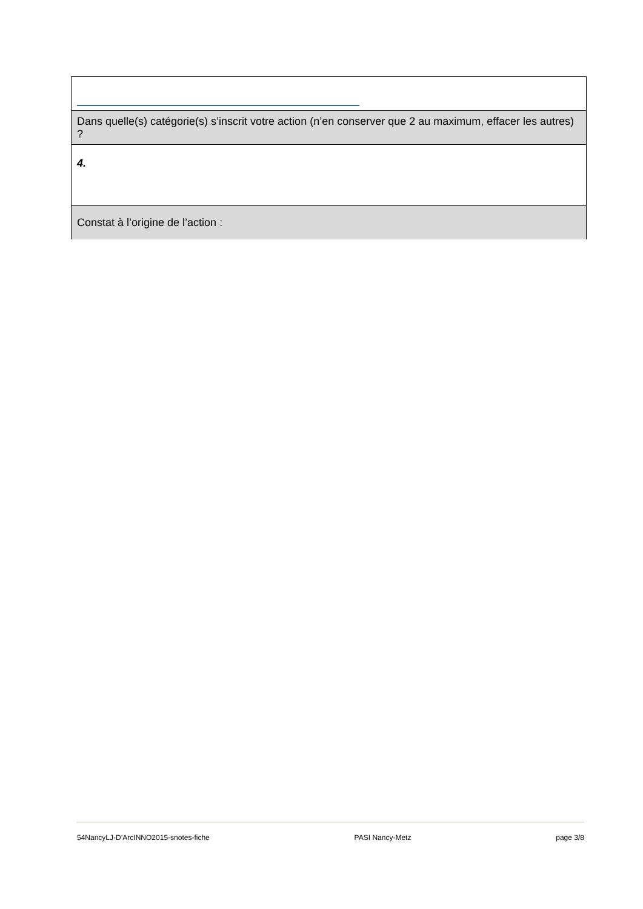| Dans quelle(s) catégorie(s) s’inscrit votre action (n’en conserver que 2 au maximum, effacer les autres) ? |
| 4. |
| Constat à l’origine de l’action : |
54NancyLJ-D’ArcINNO2015-snotes-fiche PASI Nancy-Metz page 3/8